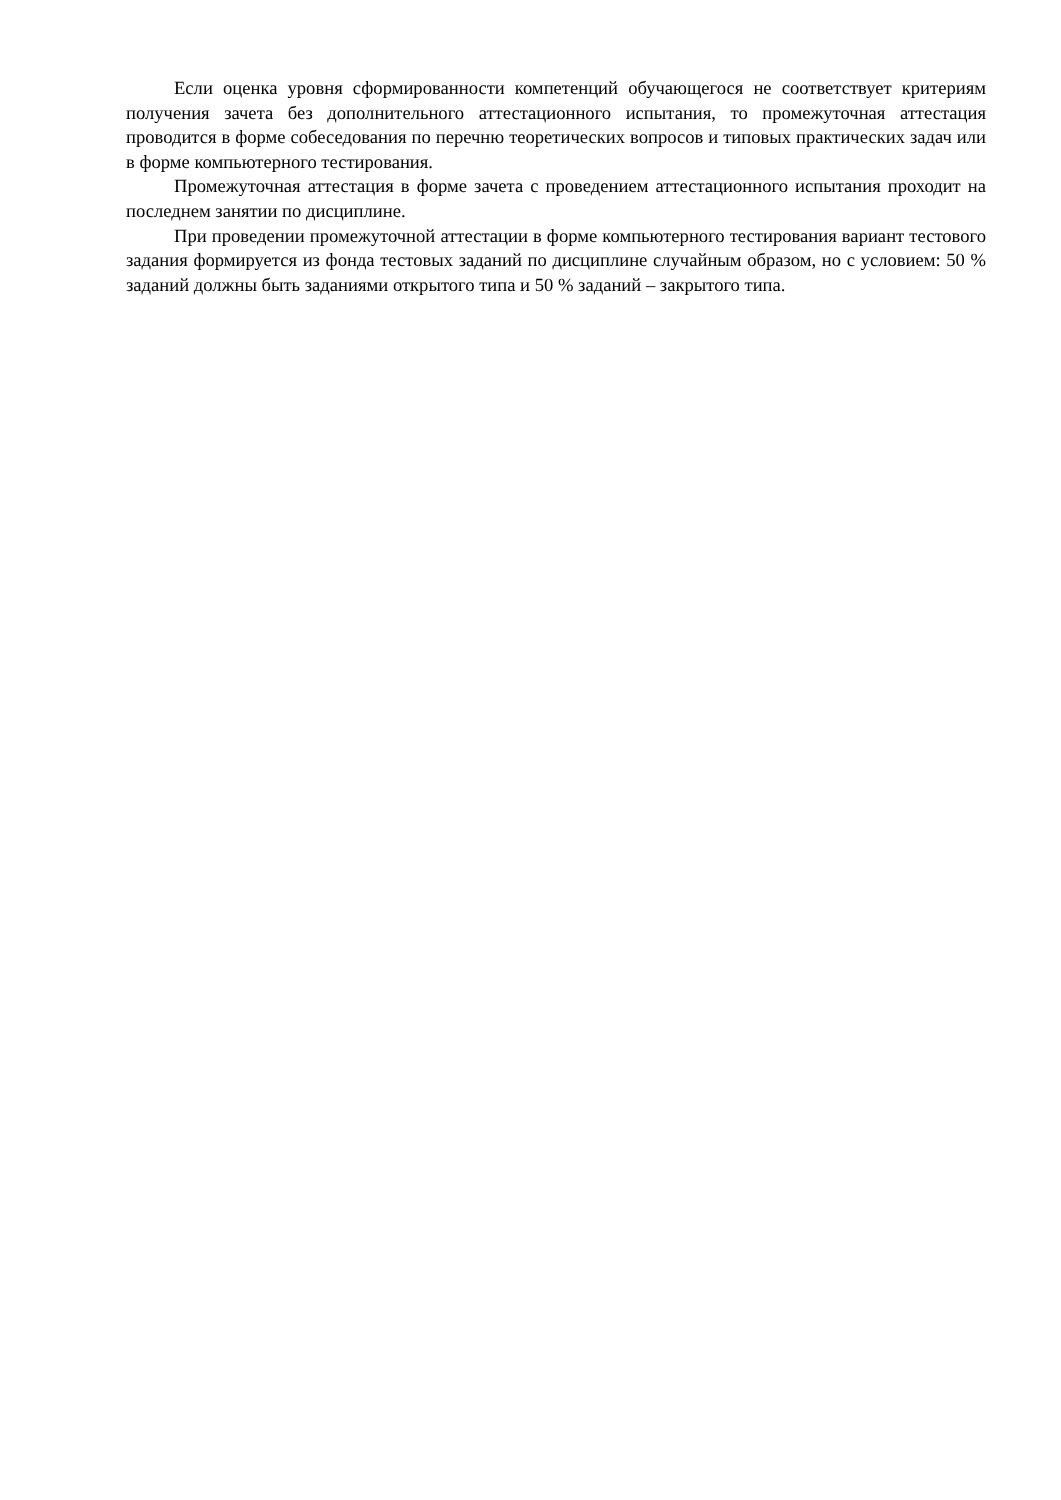Если оценка уровня сформированности компетенций обучающегося не соответствует критериям получения зачета без дополнительного аттестационного испытания, то промежуточная аттестация проводится в форме собеседования по перечню теоретических вопросов и типовых практических задач или в форме компьютерного тестирования.
Промежуточная аттестация в форме зачета с проведением аттестационного испытания проходит на последнем занятии по дисциплине.
При проведении промежуточной аттестации в форме компьютерного тестирования вариант тестового задания формируется из фонда тестовых заданий по дисциплине случайным образом, но с условием: 50 % заданий должны быть заданиями открытого типа и 50 % заданий – закрытого типа.